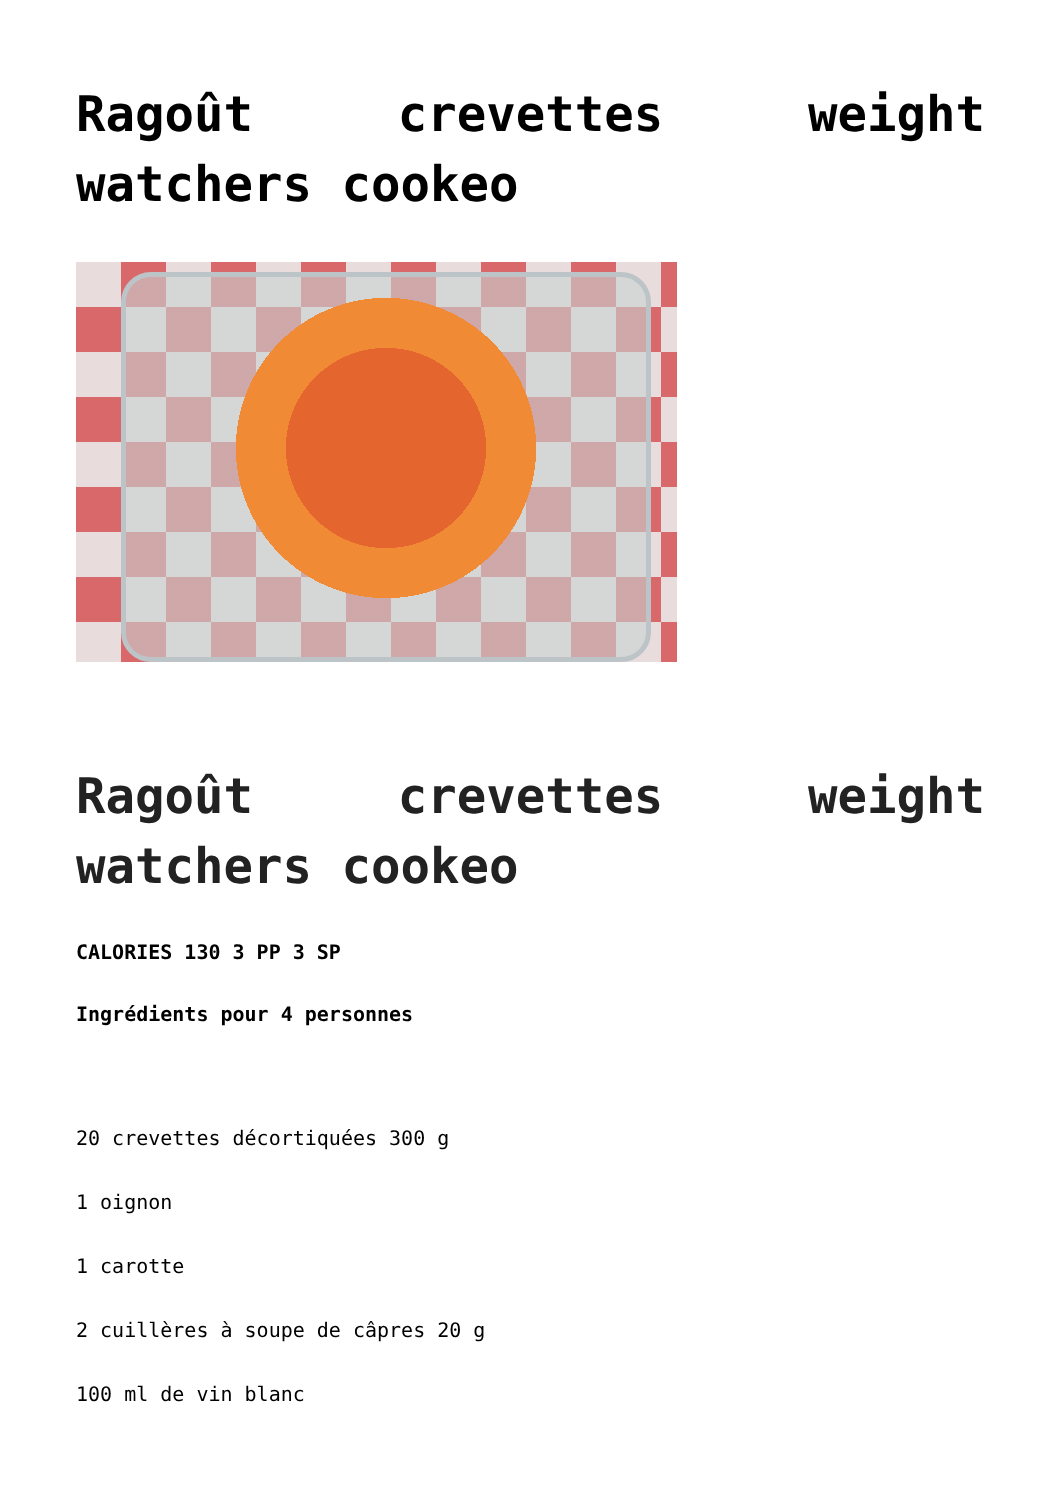Ragoût crevettes weight watchers cookeo
Ragoût crevettes weight watchers cookeo
CALORIES 130 3 PP 3 SP
Ingrédients pour 4 personnes
20 crevettes décortiquées 300 g
1 oignon
1 carotte
2 cuillères à soupe de câpres 20 g
100 ml de vin blanc